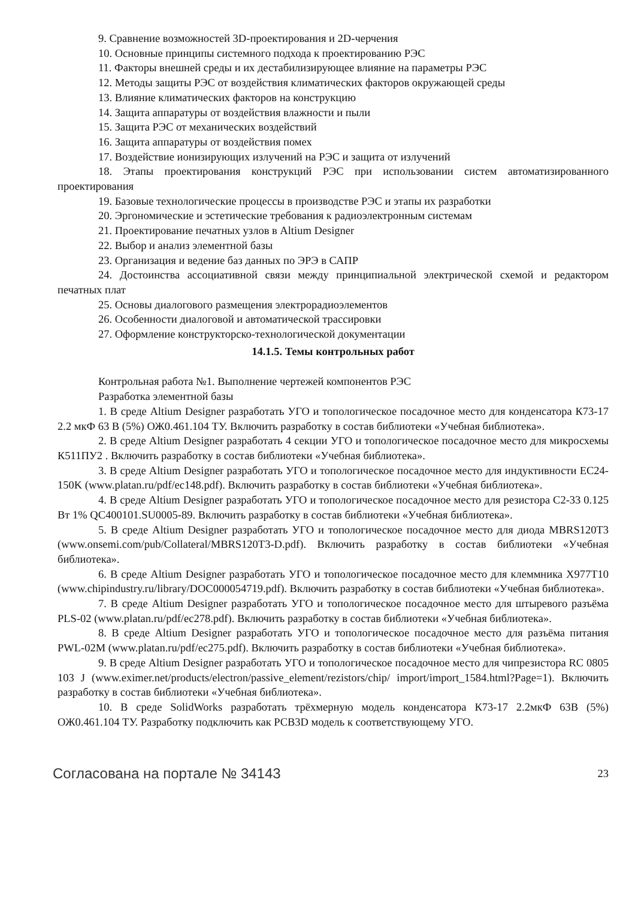9. Сравнение возможностей 3D-проектирования и 2D-черчения
10. Основные принципы системного подхода к проектированию РЭС
11. Факторы внешней среды и их дестабилизирующее влияние на параметры РЭС
12. Методы защиты РЭС от воздействия климатических факторов окружающей среды
13. Влияние климатических факторов на конструкцию
14. Защита аппаратуры от воздействия влажности и пыли
15. Защита РЭС от механических воздействий
16. Защита аппаратуры от воздействия помех
17. Воздействие ионизирующих излучений на РЭС и защита от излучений
18. Этапы проектирования конструкций РЭС при использовании систем автоматизированного проектирования
19. Базовые технологические процессы в производстве РЭС и этапы их разработки
20. Эргономические и эстетические требования к радиоэлектронным системам
21. Проектирование печатных узлов в Altium Designer
22. Выбор и анализ элементной базы
23. Организация и ведение баз данных по ЭРЭ в САПР
24. Достоинства ассоциативной связи между принципиальной электрической схемой и редактором печатных плат
25. Основы диалогового размещения электрорадиоэлементов
26. Особенности диалоговой и автоматической трассировки
27. Оформление конструкторско-технологической документации
14.1.5. Темы контрольных работ
Контрольная работа №1. Выполнение чертежей компонентов РЭС
Разработка элементной базы
1. В среде Altium Designer разработать УГО и топологическое посадочное место для конденсатора К73-17 2.2 мкФ 63 В (5%) ОЖ0.461.104 ТУ. Включить разработку в состав библиотеки «Учебная библиотека».
2. В среде Altium Designer разработать 4 секции УГО и топологическое посадочное место для микросхемы К511ПУ2 . Включить разработку в состав библиотеки «Учебная библиотека».
3. В среде Altium Designer разработать УГО и топологическое посадочное место для индуктивности EC24-150K (www.platan.ru/pdf/ec148.pdf). Включить разработку в состав библиотеки «Учебная библиотека».
4. В среде Altium Designer разработать УГО и топологическое посадочное место для резистора С2-33 0.125 Вт 1% QC400101.SU0005-89. Включить разработку в состав библиотеки «Учебная библиотека».
5. В среде Altium Designer разработать УГО и топологическое посадочное место для диода MBRS120T3 (www.onsemi.com/pub/Collateral/MBRS120T3-D.pdf). Включить разработку в состав библиотеки «Учебная библиотека».
6. В среде Altium Designer разработать УГО и топологическое посадочное место для клеммника X977T10 (www.chipindustry.ru/library/DOC000054719.pdf). Включить разработку в состав библиотеки «Учебная библиотека».
7. В среде Altium Designer разработать УГО и топологическое посадочное место для штыревого разъёма PLS-02 (www.platan.ru/pdf/ec278.pdf). Включить разработку в состав библиотеки «Учебная библиотека».
8. В среде Altium Designer разработать УГО и топологическое посадочное место для разъёма питания PWL-02M (www.platan.ru/pdf/ec275.pdf). Включить разработку в состав библиотеки «Учебная библиотека».
9. В среде Altium Designer разработать УГО и топологическое посадочное место для чипрезистора RC 0805 103 J (www.eximer.net/products/electron/passive_element/rezistors/chip/ import/import_1584.html?Page=1). Включить разработку в состав библиотеки «Учебная библиотека».
10. В среде SolidWorks разработать трёхмерную модель конденсатора К73-17 2.2мкФ 63В (5%) ОЖ0.461.104 ТУ. Разработку подключить как PCB3D модель к соответствующему УГО.
Согласована на портале № 34143 23